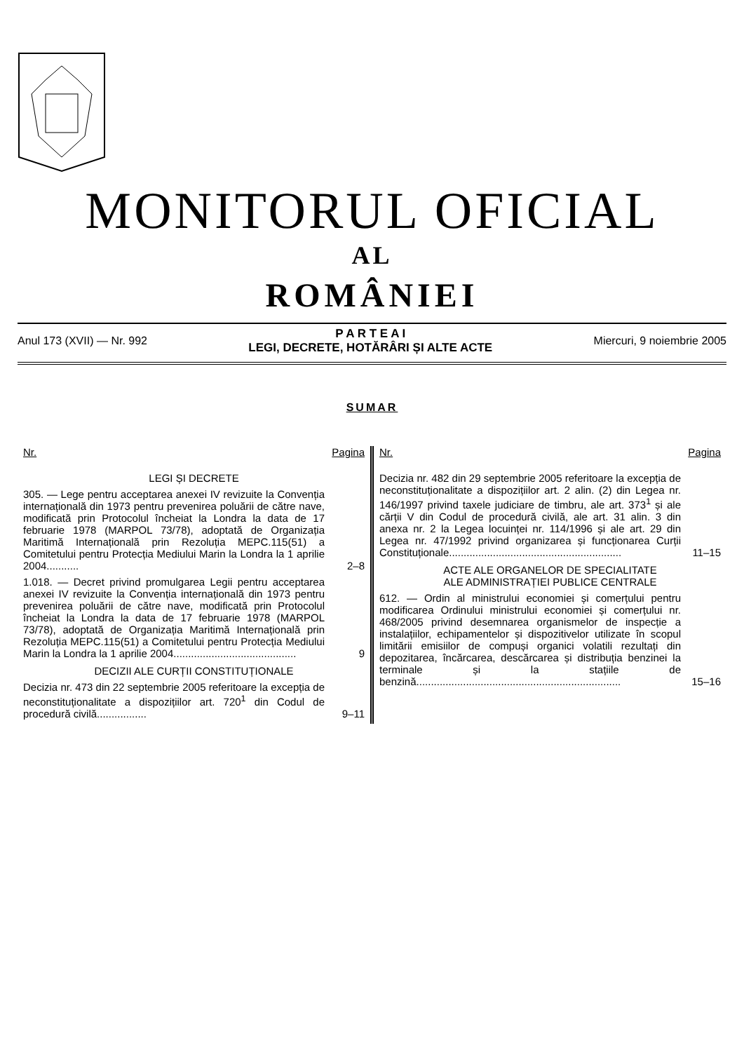MONITORUL OFICIAL
AL
ROMÂNIEI
Anul 173 (XVII) — Nr. 992
P A R T E A I
LEGI, DECRETE, HOTĂRÂRI ȘI ALTE ACTE
Miercuri, 9 noiembrie 2005
SUMAR
Nr. Pagina
LEGI ȘI DECRETE
305. — Lege pentru acceptarea anexei IV revizuite la Convenția internațională din 1973 pentru prevenirea poluării de către nave, modificată prin Protocolul încheiat la Londra la data de 17 februarie 1978 (MARPOL 73/78), adoptată de Organizația Maritimă Internațională prin Rezoluția MEPC.115(51) a Comitetului pentru Protecția Mediului Marin la Londra la 1 aprilie 2004...........
2–8
1.018. — Decret privind promulgarea Legii pentru acceptarea anexei IV revizuite la Convenția internațională din 1973 pentru prevenirea poluării de către nave, modificată prin Protocolul încheiat la Londra la data de 17 februarie 1978 (MARPOL 73/78), adoptată de Organizația Maritimă Internațională prin Rezoluția MEPC.115(51) a Comitetului pentru Protecția Mediului Marin la Londra la 1 aprilie 2004..........................................
9
DECIZII ALE CURȚII CONSTITUȚIONALE
Decizia nr. 473 din 22 septembrie 2005 referitoare la excepția de neconstituționalitate a dispozițiilor art. 720<sup>1</sup> din Codul de procedură civilă.................
9–11
Nr. Pagina
Decizia nr. 482 din 29 septembrie 2005 referitoare la excepția de neconstituționalitate a dispozițiilor art. 2 alin. (2) din Legea nr. 146/1997 privind taxele judiciare de timbru, ale art. 373<sup>1</sup> și ale cărții V din Codul de procedură civilă, ale art. 31 alin. 3 din anexa nr. 2 la Legea locuinței nr. 114/1996 și ale art. 29 din Legea nr. 47/1992 privind organizarea și funcționarea Curții Constituționale...........................................................
11–15
ACTE ALE ORGANELOR DE SPECIALITATE
ALE ADMINISTRAȚIEI PUBLICE CENTRALE
612. — Ordin al ministrului economiei și comerțului pentru modificarea Ordinului ministrului economiei și comerțului nr. 468/2005 privind desemnarea organismelor de inspecție a instalațiilor, echipamentelor și dispozitivelor utilizate în scopul limitării emisiilor de compuși organici volatili rezultați din depozitarea, încărcarea, descărcarea și distribuția benzinei la terminale și la stațiile de benzină......................................................................
15–16